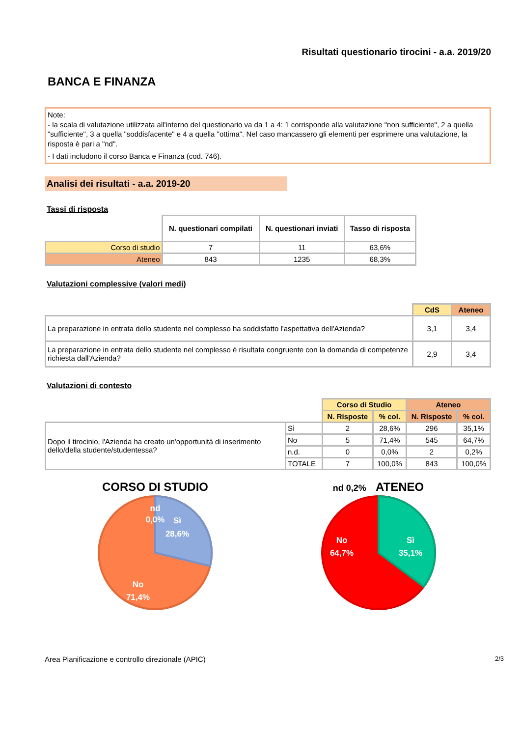Risultati questionario tirocini - a.a. 2019/20
BANCA E FINANZA
Note:
- la scala di valutazione utilizzata all'interno del questionario va da 1 a 4: 1 corrisponde alla valutazione "non sufficiente", 2 a quella "sufficiente", 3 a quella "soddisfacente" e 4 a quella "ottima". Nel caso mancassero gli elementi per esprimere una valutazione, la risposta è pari a "nd".
- I dati includono il corso Banca e Finanza (cod. 746).
Analisi dei risultati - a.a. 2019-20
Tassi di risposta
| | N. questionari compilati | N. questionari inviati | Tasso di risposta |
| Corso di studio | 7 | 11 | 63,6% |
| Ateneo | 843 | 1235 | 68,3% |
Valutazioni complessive (valori medi)
| | CdS | Ateneo |
| La preparazione in entrata dello studente nel complesso ha soddisfatto l'aspettativa dell'Azienda? | 3,1 | 3,4 |
| La preparazione in entrata dello studente nel complesso è risultata congruente con la domanda di competenze richiesta dall'Azienda? | 2,9 | 3,4 |
Valutazioni di contesto
| | | Corso di Studio | | Ateneo | |
| | | N. Risposte | % col. | N. Risposte | % col. |
| Dopo il tirocinio, l'Azienda ha creato un'opportunità di inserimento dello/della studente/studentessa? | Sì | 2 | 28,6% | 296 | 35,1% |
| | No | 5 | 71,4% | 545 | 64,7% |
| | n.d. | 0 | 0,0% | 2 | 0,2% |
| | TOTALE | 7 | 100,0% | 843 | 100,0% |
CORSO DI STUDIO
nd
0,0%
Sì
28,6%
No
71,4%
nd 0,2% ATENEO
No
64,7%
Sì
35,1%
Area Pianificazione e controllo direzionale (APIC) 2/3